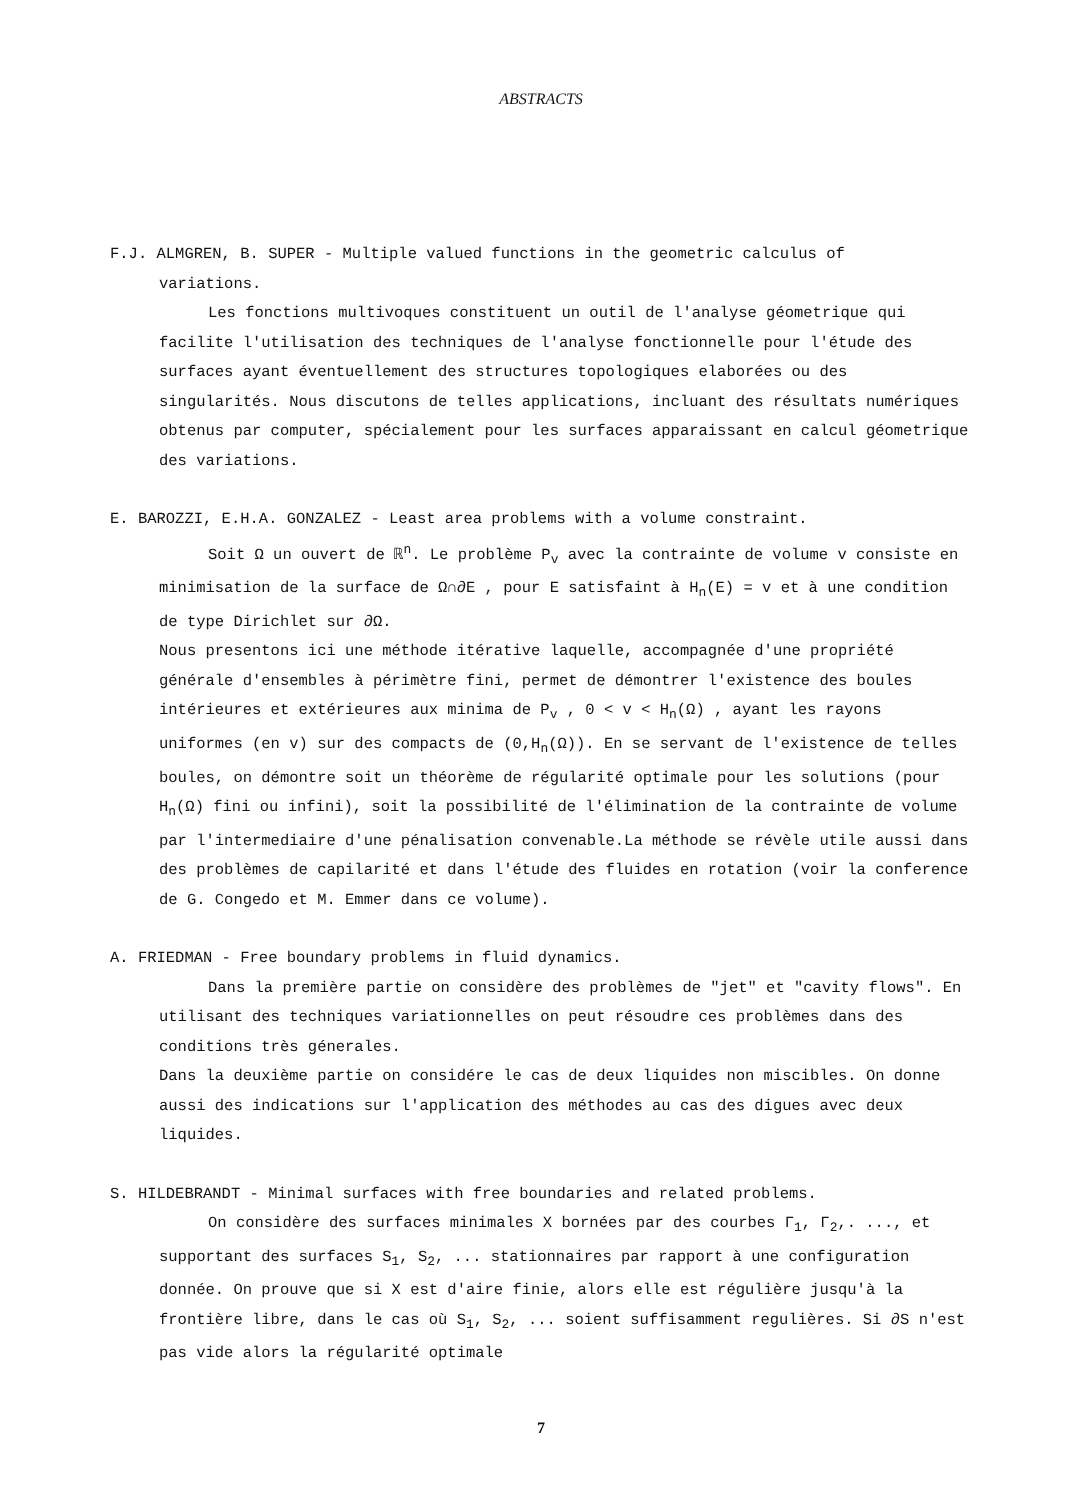ABSTRACTS
F.J. ALMGREN, B. SUPER - Multiple valued functions in the geometric calculus of
variations.
Les fonctions multivoques constituent un outil de l'analyse géometrique qui facilite l'utilisation des techniques de l'analyse fonctionnelle pour l'étude des surfaces ayant éventuellement des structures topologiques elaborées ou des singularités. Nous discutons de telles applications, incluant des résultats numériques obtenus par computer, spécialement pour les surfaces apparaissant en calcul géometrique des variations.
E. BAROZZI, E.H.A. GONZALEZ - Least area problems with a volume constraint.
Soit Ω un ouvert de ℝ<sup>n</sup>. Le problème P<sub>v</sub> avec la contrainte de volume v consiste en minimisation de la surface de Ω∩∂E , pour E satisfaint à H<sub>n</sub>(E) = v et à une condition de type Dirichlet sur ∂Ω.
Nous presentons ici une méthode itérative laquelle, accompagnée d'une propriété générale d'ensembles à périmètre fini, permet de démontrer l'existence des boules intérieures et extérieures aux minima de P<sub>v</sub> , 0 < v < H<sub>n</sub>(Ω) , ayant les rayons uniformes (en v) sur des compacts de (0,H<sub>n</sub>(Ω)). En se servant de l'existence de telles boules, on démontre soit un théorème de régularité optimale pour les solutions (pour H<sub>n</sub>(Ω) fini ou infini), soit la possibilité de l'élimination de la contrainte de volume par l'intermediaire d'une pénalisation convenable.La méthode se révèle utile aussi dans des problèmes de capilarité et dans l'étude des fluides en rotation (voir la conference de G. Congedo et M. Emmer dans ce volume).
A. FRIEDMAN - Free boundary problems in fluid dynamics.
Dans la première partie on considère des problèmes de "jet" et "cavity flows". En utilisant des techniques variationnelles on peut résoudre ces problèmes dans des conditions très génerales.
Dans la deuxième partie on considére le cas de deux liquides non miscibles. On donne aussi des indications sur l'application des méthodes au cas des digues avec deux liquides.
S. HILDEBRANDT - Minimal surfaces with free boundaries and related problems.
On considère des surfaces minimales X bornées par des courbes Γ<sub>1</sub>, Γ<sub>2</sub>,. ..., et supportant des surfaces S<sub>1</sub>, S<sub>2</sub>, ... stationnaires par rapport à une configuration donnée. On prouve que si X est d'aire finie, alors elle est régulière jusqu'à la frontière libre, dans le cas où S<sub>1</sub>, S<sub>2</sub>, ... soient suffisamment regulières. Si ∂S n'est pas vide alors la régularité optimale
7